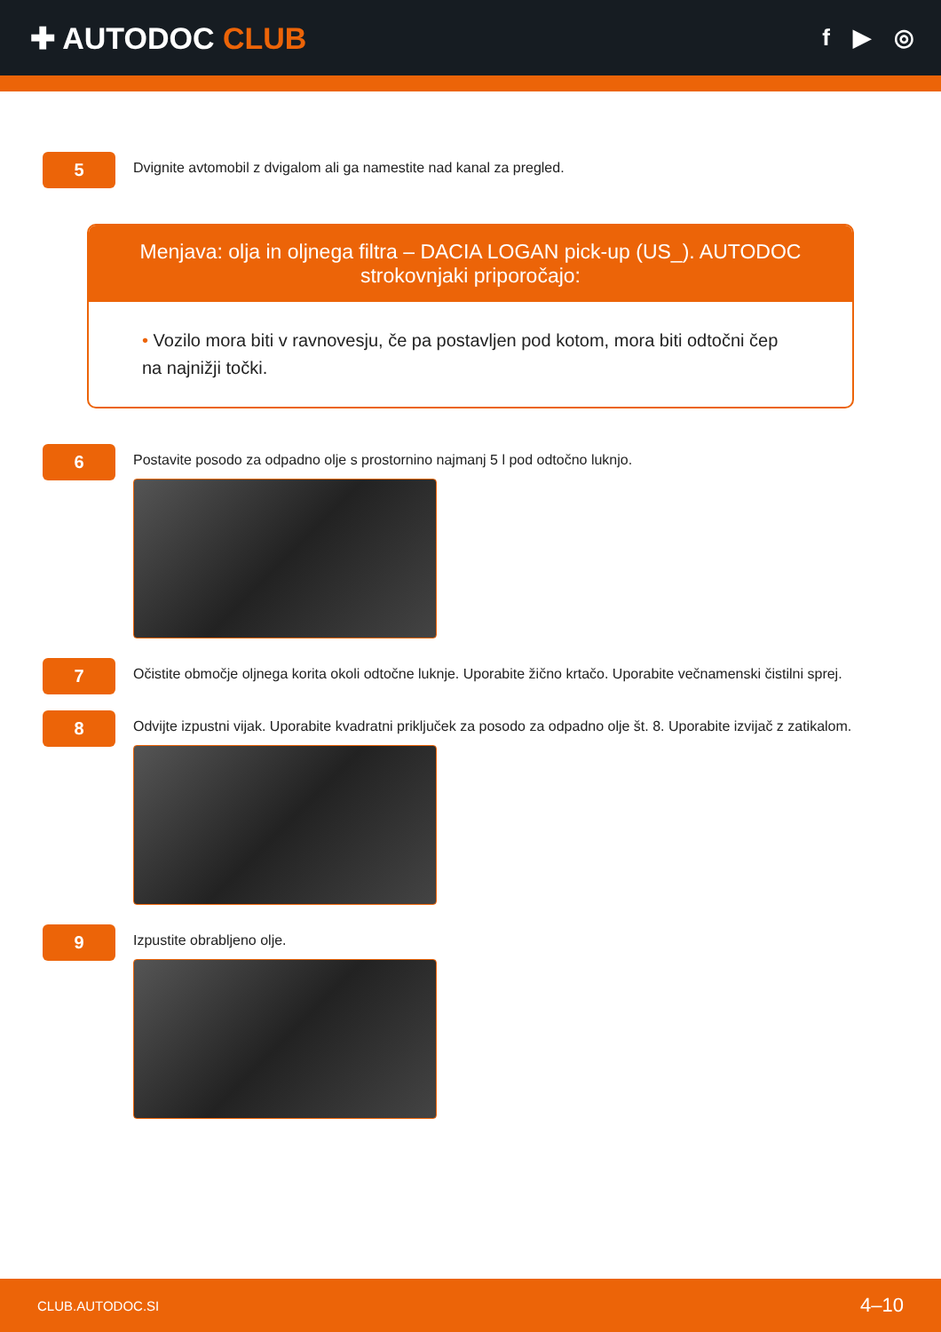✚ AUTODOC CLUB
f ▶ ◎
5
Dvignite avtomobil z dvigalom ali ga namestite nad kanal za pregled.
Menjava: olja in oljnega filtra – DACIA LOGAN pick-up (US_). AUTODOC strokovnjaki priporočajo:
• Vozilo mora biti v ravnovesju, če pa postavljen pod kotom, mora biti odtočni čep na najnižji točki.
6
Postavite posodo za odpadno olje s prostornino najmanj 5 l pod odtočno luknjo.
7
Očistite območje oljnega korita okoli odtočne luknje. Uporabite žično krtačo. Uporabite večnamenski čistilni sprej.
8
Odvijte izpustni vijak. Uporabite kvadratni priključek za posodo za odpadno olje št. 8. Uporabite izvijač z zatikalom.
9
Izpustite obrabljeno olje.
CLUB.AUTODOC.SI 4–10